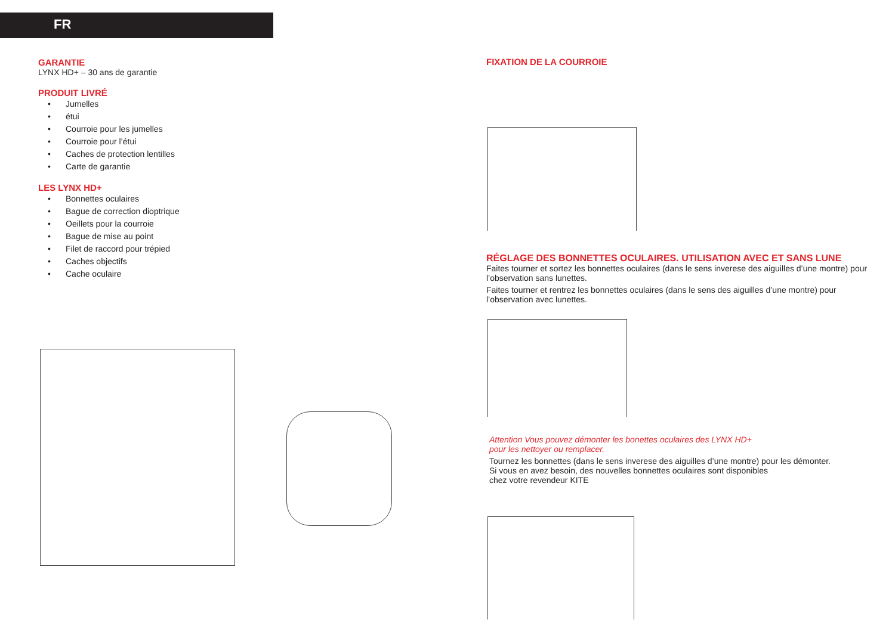FR
GARANTIE
LYNX HD+ – 30 ans de garantie
PRODUIT LIVRÉ
• Jumelles
• étui
• Courroie pour les jumelles
• Courroie pour l’étui
• Caches de protection lentilles
• Carte de garantie
LES LYNX HD+
• Bonnettes oculaires
• Bague de correction dioptrique
• Oeillets pour la courroie
• Bague de mise au point
• Filet de raccord pour trépied
• Caches objectifs
• Cache oculaire
FIXATION DE LA COURROIE
RÉGLAGE DES BONNETTES OCULAIRES. UTILISATION AVEC ET SANS LUNE
Faites tourner et sortez les bonnettes oculaires (dans le sens inverese des aiguilles d’une montre) pour l’observation sans lunettes.
Faites tourner et rentrez les bonnettes oculaires (dans le sens des aiguilles d’une montre) pour l’observation avec lunettes.
Attention Vous pouvez démonter les bonettes oculaires des LYNX HD+
pour les nettoyer ou remplacer.
Tournez les bonnettes (dans le sens inverese des aiguilles d’une montre) pour les démonter.
Si vous en avez besoin, des nouvelles bonnettes oculaires sont disponibles
chez votre revendeur KITE